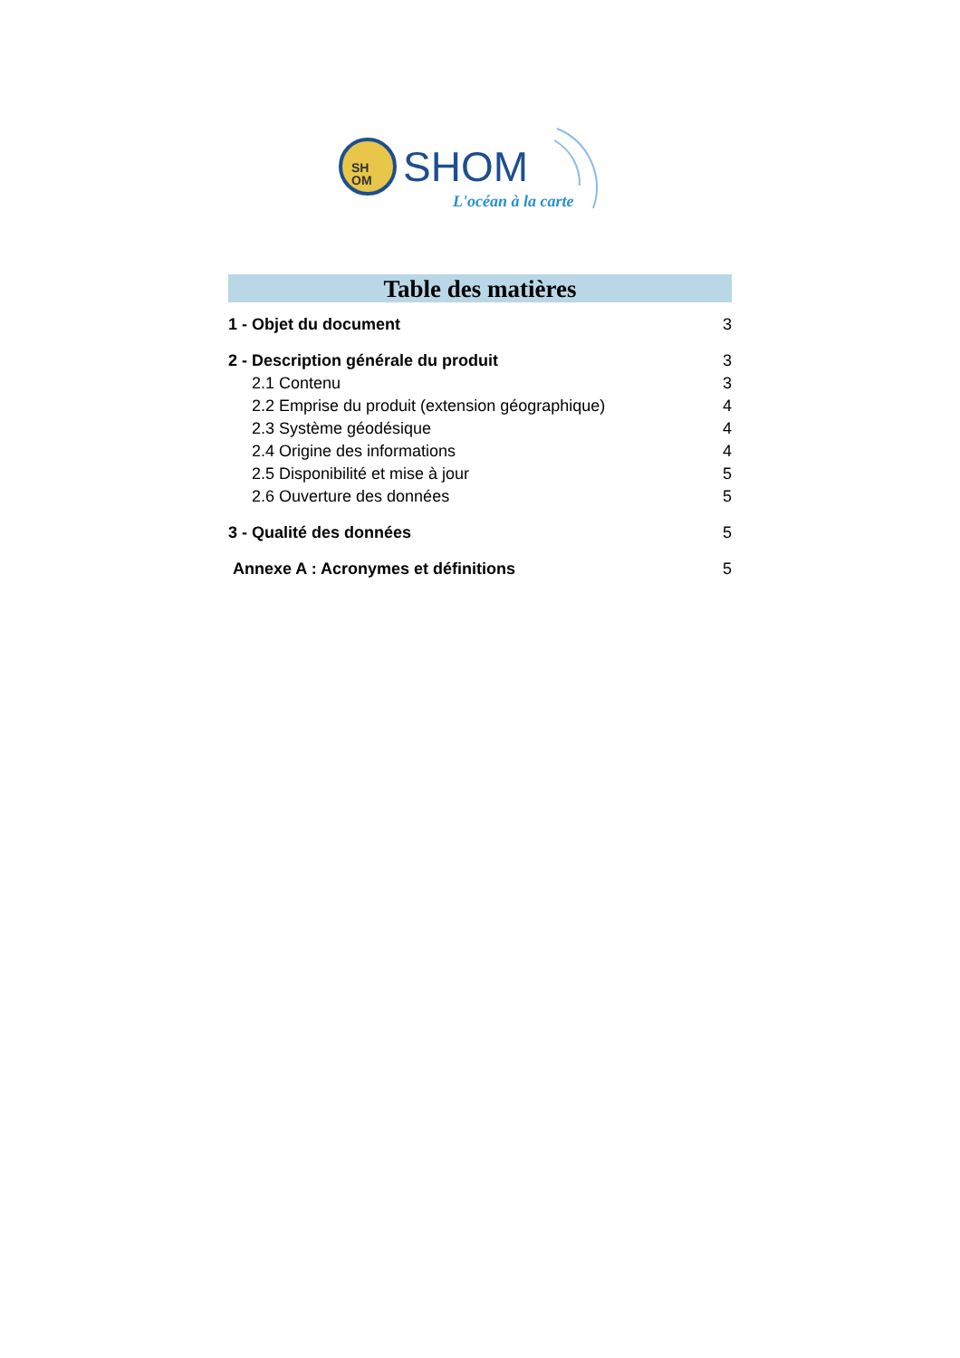SH
OM
SHOM
L'océan à la carte
Table des matières
1 - Objet du document 3
2 - Description générale du produit 3
2.1 Contenu 3
2.2 Emprise du produit (extension géographique) 4
2.3 Système géodésique 4
2.4 Origine des informations 4
2.5 Disponibilité et mise à jour 5
2.6 Ouverture des données 5
3 - Qualité des données 5
Annexe A : Acronymes et définitions 5